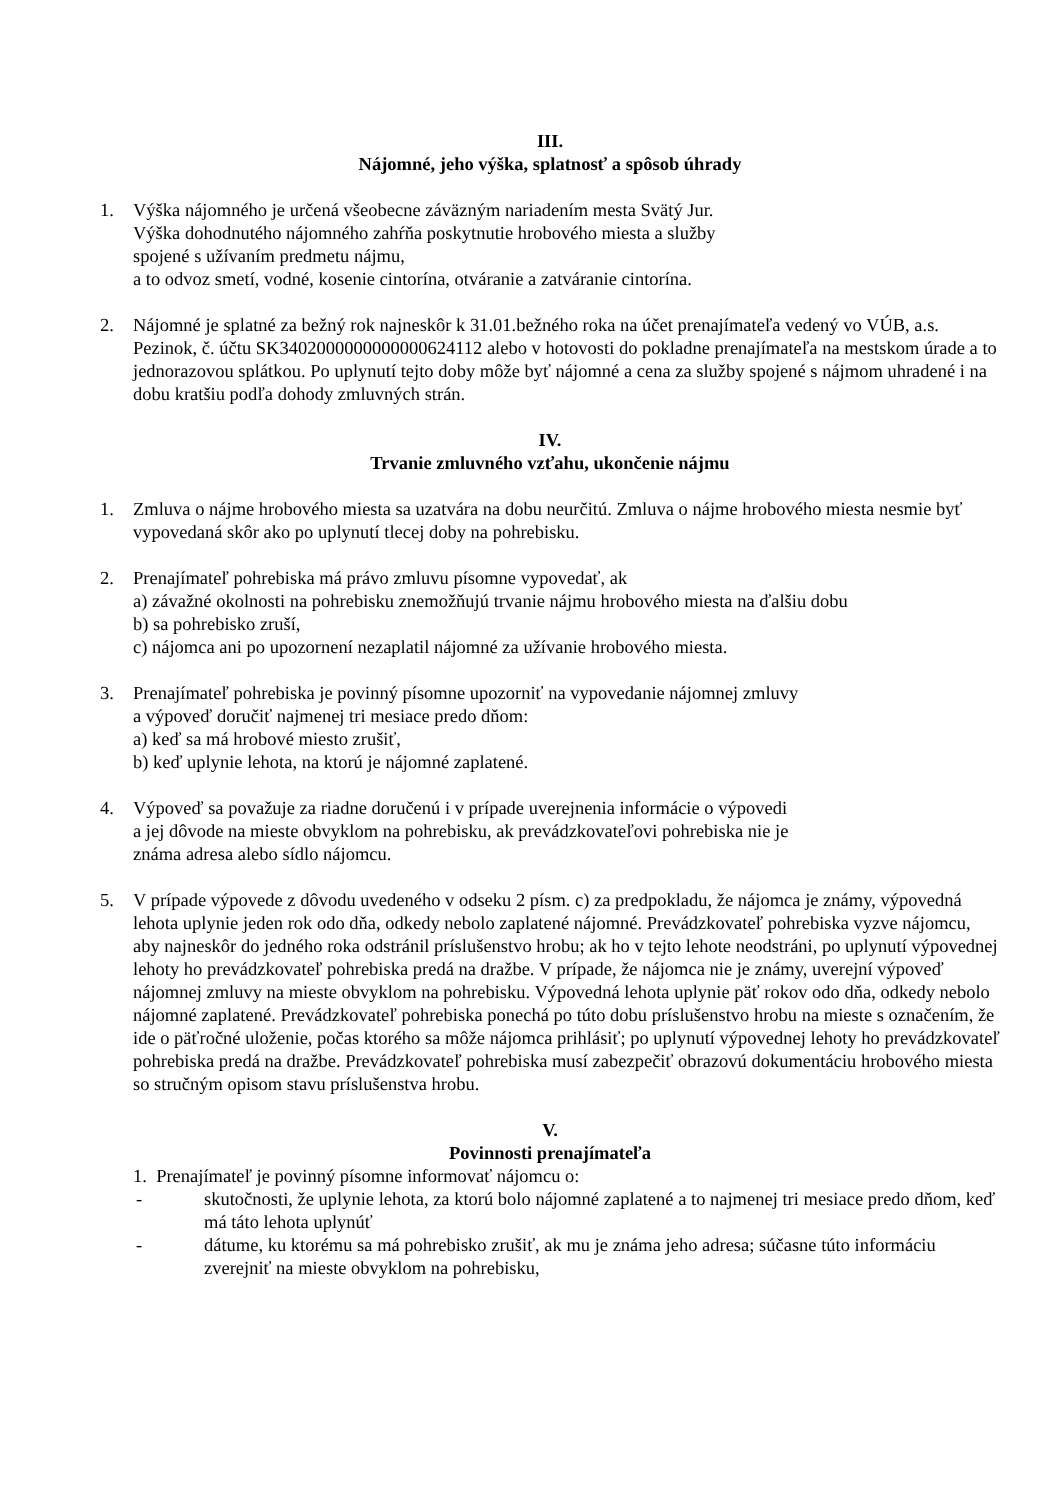III.
Nájomné, jeho výška, splatnosť a spôsob úhrady
1. Výška nájomného je určená všeobecne záväzným nariadením mesta Svätý Jur.
Výška dohodnutého nájomného zahŕňa poskytnutie hrobového miesta a služby
spojené s užívaním predmetu nájmu,
a to odvoz smetí, vodné, kosenie cintorína, otváranie a zatváranie cintorína.
2. Nájomné je splatné za bežný rok najneskôr k 31.01.bežného roka na účet prenajímateľa vedený vo VÚB, a.s. Pezinok, č. účtu SK3402000000000000624112 alebo v hotovosti do pokladne prenajímateľa na mestskom úrade a to jednorazovou splátkou. Po uplynutí tejto doby môže byť nájomné a cena za služby spojené s nájmom uhradené i na dobu kratšiu podľa dohody zmluvných strán.
IV.
Trvanie zmluvného vzťahu, ukončenie nájmu
1. Zmluva o nájme hrobového miesta sa uzatvára na dobu neurčitú. Zmluva o nájme hrobového miesta nesmie byť vypovedaná skôr ako po uplynutí tlecej doby na pohrebisku.
2. Prenajímateľ pohrebiska má právo zmluvu písomne vypovedať, ak
a) závažné okolnosti na pohrebisku znemožňujú trvanie nájmu hrobového miesta na ďalšiu dobu
b) sa pohrebisko zruší,
c) nájomca ani po upozornení nezaplatil nájomné za užívanie hrobového miesta.
3. Prenajímateľ pohrebiska je povinný písomne upozorniť na vypovedanie nájomnej zmluvy
a výpoveď doručiť najmenej tri mesiace predo dňom:
a) keď sa má hrobové miesto zrušiť,
b) keď uplynie lehota, na ktorú je nájomné zaplatené.
4. Výpoveď sa považuje za riadne doručenú i v prípade uverejnenia informácie o výpovedi
a jej dôvode na mieste obvyklom na pohrebisku, ak prevádzkovateľovi pohrebiska nie je
známa adresa alebo sídlo nájomcu.
5. V prípade výpovede z dôvodu uvedeného v odseku 2 písm. c) za predpokladu, že nájomca je známy, výpovedná lehota uplynie jeden rok odo dňa, odkedy nebolo zaplatené nájomné. Prevádzkovateľ pohrebiska vyzve nájomcu, aby najneskôr do jedného roka odstránil príslušenstvo hrobu; ak ho v tejto lehote neodstráni, po uplynutí výpovednej lehoty ho prevádzkovateľ pohrebiska predá na dražbe. V prípade, že nájomca nie je známy, uverejní výpoveď nájomnej zmluvy na mieste obvyklom na pohrebisku. Výpovedná lehota uplynie päť rokov odo dňa, odkedy nebolo nájomné zaplatené. Prevádzkovateľ pohrebiska ponechá po túto dobu príslušenstvo hrobu na mieste s označením, že ide o päťročné uloženie, počas ktorého sa môže nájomca prihlásiť; po uplynutí výpovednej lehoty ho prevádzkovateľ pohrebiska predá na dražbe. Prevádzkovateľ pohrebiska musí zabezpečiť obrazovú dokumentáciu hrobového miesta so stručným opisom stavu príslušenstva hrobu.
V.
Povinnosti prenajímateľa
1. Prenajímateľ je povinný písomne informovať nájomcu o:
- skutočnosti, že uplynie lehota, za ktorú bolo nájomné zaplatené a to najmenej tri mesiace predo dňom, keď má táto lehota uplynúť
- dátume, ku ktorému sa má pohrebisko zrušiť, ak mu je známa jeho adresa; súčasne túto informáciu zverejniť na mieste obvyklom na pohrebisku,